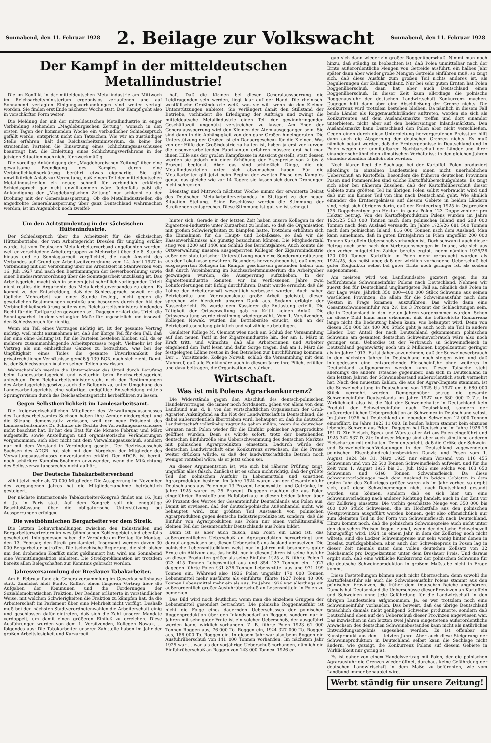Sonnabend, den 11. Februar 1928
2. Beilage zur Volkswacht
Sonnabend, den 11. Februar 1928
Der Kampf in der mitteldeutschen Metallindustrie!
Die im Konflikt in der mitteldeutschen Metallindustrie am Mittwoch im Reichsarbeitsministerium ergebnislos verlaufenen und auf Sonnabend vertagten Einigungsverhandlungen sind weiter vertagt worden. Sie finden erst Ende nächster Woche statt. Der Kampf geht also in verschärfter Form weiter.
Die Meldung der mit der mitteldeutschen Metallindustrie in enger Verbindung stehenden „Magdeburgischen Zeitung", wonach in den ersten Tagen der kommenden Woche ein verbindlicher Schiedsspruch gefällt werde, entspricht nicht den Tatsachen. Wie wir an zuständiger Stelle erfahren, hält das Reichsarbeitsministerium, da keine der streitenden Parteien die Einsetzung eines Schlichtungsausschusses beantragt hat, die Einleitung eines Schlichtungsverfahrens in der jetzigen Situation noch nicht für zweckmäßig.
Die voreilige Ankündigung der „Magdeburgischen Zeitung" über eine gewaltsame Beendigung des Kampfes durch eine Verbindlichkeitserklärung berührt etwas eigenartig. Sie gibt unwillkürlich Anlaß zur Vermutung, daß einem Teil der mitteldeutschen Metallindustriellen ein neuer, schnell für verbindlich erklärter Schiedsspruch gar nicht unwillkommen wäre. Jedenfalls paßt die Ankündigung der „Magdeburgischen Zeitung" nur schlecht zu der Drohung mit der Generalaussperrung. Ob die Metallindustriellen die angedrohte Generalaussperrung über ganz Deutschland wahrmachen werden, ist im Augenblick noch zweifel-
haft. Daß die Kleinen bei dieser Generalaussperrung die Leidtragenden sein werden, liegt klar auf der Hand. Die rheinisch-westfälische Großindustrie weiß, was sie will, wenn sie den Kleinen Unterstützungen anbietet. Sie verlängert damit den Stillstand der Betriebe, verhindert die Erledigung der Aufträge und zwingt die mitteldeutsche Metallindustrie einen Teil der gewinnbringenden Geschäftszeit ungenützt verstreichen zu lassen. Am Ende der Generalaussperrung wird den Kleinen der Atem ausgegangen sein. Sie sind dann in die Abhängigkeit von den ganz Großen hineingeraten. Die Unterstützung der Großen ist ein Danaergeschenk für die Kleinen. Was von der Hilfe der Großindustrie zu halten ist, haben ja erst vor kurzem die eisenverarbeitenden Fabrikanten erfahren müssen: erst hat man ihnen Hilfe aus der großen Kampfkasse in Aussicht gestellt, statt dessen wurden sie jedoch mit einer Erhöhung der Eisenpreise von 2 bis 8 Prozent beglückt. Aber das sind schließlich Dinge, die die Metallindustriellen unter sich abzumachen haben. Für die Metallarbeiter gilt jetzt beim Beginn der zweiten Phase des Kampfes genau das gleiche wie vor 14 Tagen: sie lassen sich durch Drohungen nicht schrecken.
Dienstag und Mittwoch nächster Woche nimmt der erweiterte Beirat des Deutschen Metallarbeiterverbandes in Stuttgart zu der neuen Situation Stellung. Seine Beschlüsse werden die Stimmung der Streikenden entsprechen. Diese Stimmung ist gut, sie ist sehr gut.
Um den Achtstundentag in der sächsischen Hüttenindustrie.
Der Schiedsspruch über die Arbeitszeit für die sächsischen Hüttenbetriebe, der vom Arbeitsgericht Dresden für ungültig erklärt wurde, ist vom Deutschen Metallarbeiterverband angefochten worden, weil er verschiedene Arbeitergruppen zu Mehrarbeit über die 8. Stunde hinaus und zu Sonntagsarbeit verpflichtet, die nach Ansicht des Verbandes auf Grund der Arbeitszeitverordnung vom 14. April 1927 in Verbindung mit der Verordnung über die Arbeitszeit in Stahlwerken vom 16. Juli 1927 und nach den Bestimmungen der Gewerbeordnung sowie einer Bundesratsverordnung über die Sonntagsarbeit unzulässig ist. Das Arbeitsgericht macht sich in seinem jetzt schriftlich vorliegenden Urteil nicht restlos die Argumente des Metallarbeiterverbandes zu eigen. Es kommt zu der Entscheidung, daß der Schiedsspruch, soweit er die tägliche Mehrarbeit von einer Stunde festlegt, nicht gegen die gesetzlichen Bestimmungen verstoße und besonders durch den Akt der Verbindlichkeitserklärung seitens des Reichsarbeitsministers bindendes Recht für die Tarifparteien geworden sei. Dagegen erklärt das Urteil die Sonntagsarbeit in dem verlangten Maße für ungesetzlich und insoweit den Schiedsspruch für nichtig.
Wenn ein Teil eines Vertrages nichtig ist, ist der gesamte Vertrag nichtig, weil nicht anzunehmen ist, daß der übrige Teil für den Fall, daß der eine ohne Geltung ist, für die Parteien bestehen bleiben soll, da er mehrere zusammenhängende Arbeitsprozesse regelt. Vielmehr ist der Vertrag als ein einheitliches Ganzes zu betrachten, was bei der Ungültigkeit eines Teiles die gesamte Unwirksamkeit der privatrechtlichen Verhältnisse gemäß § 139 BGB. nach sich zieht. Damit ist der Schiedsspruch in allen seinen Teilen unwirksam.
Wahrscheinlich werden die Unternehmer das Urteil durch Berufung beim Landesarbeitsgericht und weiterhin beim Reichsarbeitsgericht anfechten. Dem Reichsarbeitsminister steht nach den Bestimmungen des Arbeitsgerichtsgesetzes auch die Befugnis zu, unter Umgehung des Landesarbeitsgerichts eine sofortige, endgültige Entscheidung mittels Sprungrevision durch das Reichsarbeitsgericht herbeiführen zu lassen.
Gegen Selbstherrlichkeit im Landesarbeitsamt.
Die freigewerkschaftlichen Mitglieder des Verwaltungsausschusses des Landesarbeitsamtes Sachsen haben ihre Aemter niedergelegt und die Sitzung demonstrativ verlassen, weil der neue Präsident des Landesarbeitsamtes Dr. Schulze die Rechte des Verwaltungsausschusses nicht beachtet hat. Er hat den Etat für die Monate Februar und März aufgestellt, sowie Anstellungen und organisatorische Veränderungen vorgenommen, sich aber nicht mit dem Verwaltungsausschuß, sondern nur mit dem Vorstand in Verbindung gesetzt. Der Bezirksausschuß Sachsen des ADGB. hat sich mit dem Vorgehen der Mitglieder des Verwaltungsausschusses einverstanden erklärt. Der ADGB. ist bereit, noch schärfere Kampfmaßnahmen anzuwenden, wenn die Mißachtung des Selbstverwaltungsrechts nicht aufhört.
Der Deutsche Tabakarbeiterverband
zählt jetzt mehr als 70 000 Mitglieder. Die Aussperrung im November des vergangenen Jahres hat die Mitgliederzunahme beträchtlich gesteigert.
Der nächste internationale Tabakarbeiter-Kongreß findet am 16. Juni d. Js. in Paris statt. Auf dem Kongreß soll die endgültige Beschlußfassung über die obligatorische Unterstützung bei Aussperrungen erfolgen.
Die westböhmischen Bergarbeiter vor dem Streik.
Die letzten Lohnverhandlungen zwischen den Industriellen und Bergarbeitervertretern im westböhmischen Kohlengebiet sind ebenfalls gescheitert. Infolgedessen haben die Verbände am Freitag für Montag, den 13. Februar, den Streik proklamiert. Insgesamt werden davon 30 000 Bergarbeiter betroffen. Die tschechische Regierung, die sich bisher um den drohenden Konflikt nicht gekümmert hat, wird am Sonnabend eine Vermittlungsaktion einleiten. Die Streikproklamation ist trotzdem bereits allen Belegschaften zur Kenntnis gebracht worden.
Jahresversammlung der Breslauer Tabakarbeiter.
Am 6. Februar fand die Generalversammlung im Gewerkschaftshause statt. Zunächst hielt Stadtv. Kaffert einen längeren Vortrag über die Aufgaben der Kommunen und die Forderungen der Sozialdemokratischen Fraktion. Der Redner erläuterte in verständlicher Weise, mit welchen Schwierigkeiten die Fraktion zu kämpfen hat, da die Arbeiterschaft im Parlament über eine Mehrheit nicht verfügt. Deshalb muß bei den nächsten Stadtverordnetenwahlen die Arbeiterschaft einig und geschlossen dafür eintreten, daß sich die Zahl unserer Mandate verdoppelt, um damit einen größeren Einfluß zu erreichen. Diese Ausführungen wurden von dem 1. Vorsitzenden, Kollegen Nowak, ... folgendes aus: Die Tabakarbeiter unserer Zahlstelle haben im Jahr der großen Arbeitslosigkeit und Kurzarbeit
hinter sich. Gerade in der letzten Zeit haben unsere Kollegen in der Zigaretten-Industrie unter Kurzarbeit zu leiden, so daß die Organisation mit großen Schwierigkeiten zu kämpfen hatte. Trotzdem erhöhten sich die Einnahmen für die Haupt- und Lokalkasse, so daß wir die Kassenverhältnisse als günstig bezeichnen können. Die Mitgliederzahl stieg von 1200 auf 1400 am Schluß des Berichtsjahres. Auch konnte die Ortsverwaltung unseren ausgesperrten Kollegen der Zigarrenindustrie außer der statutarischen Unterstützung noch eine Sonderunterstützung aus der Lokalkasse gewähren. Besonders hervorzuheben ist, daß unsere ausgesperrten Kollegen im Kampfe geschlossen gestanden haben und daß durch Vereinbarung im Reichsarbeitsministerium die Arbeitgeber gezwungen wurden, die Aussperrung aufzuheben. In der Zigarettenindustrie konnten wir im verflossenen Jahre zwei Lohnforderungen mit Erfolg durchführen. Damit wurde erreicht, daß die Löhne der Arbeiterschaft wesentlich verbessert wurden. Auch haben Betriebsräte und Vertrauensleute große Arbeit geleistet; diesen sprechen wir hierdurch unseren Dank aus. Sodann erfolgte der Kassenbericht. Es wurde dem Kassierer die Entlastung erteilt. Die Tätigkeit der Ortsverwaltung gab zu Kritik keinen Anlaß. Die Ortsverwaltung wurde einstimmig wiedergewählt. Vom 1. Vorsitzenden, Kollegen Nowak, wurden die Betriebsräte ersucht, sich an der Betriebsräteschulung pünktlich und vollzählig zu beteiligen.
Gauleiter Kollege M. Clement wies noch am Schluß der Versammlung auf den neuen Tarif in der Zigarrenindustrie hin, der am 1. März in Kraft tritt, und wünschte, daß alle Arbeiterinnen und Arbeiter eingehend den Tarif lesen und dafür Sorge tragen, daß am 1. März die festgelegten Löhne restlos in den Betrieben zur Durchführung kommen. Der 1. Vorsitzende, Kollege Nowak, schloß die Versammlung mit dem Mahnruf, daß alle Funktionäre auch in diesem Jahre ihre Pflicht erfüllen und dazu beitragen, die Organisation zu stärken.
Wirtschaft.
Was ist mit Polens Agrarkonkurrenz?
Die Widerstände gegen den Abschluß des deutsch-polnischen Handelsvertrages, die immer noch fortdauern, gehen vor allem von dem Landbund aus, d. h. von der wirtschaftlichen Organisation der Groß-Agrarier. Anknüpfend an die Not der Landwirtschaft in Deutschland, die dabei außerordentlich übertrieben wird, behauptet er, daß die deutsche Landwirtschaft vollständig zugrunde gehen müßte, wenn die deutschen Grenzen nach Polen wieder für die Einfuhr polnischer Agrarprodukte geöffnet würden. Denn es würde sofort, trotz der bestehenden deutschen Einfuhrzölle eine Ueberschwemmung des deutschen Marktes mit polnischen Agrarprodukten einsetzen. Dadurch würde der deutschen Landwirtschaft eine Konkurrenz erwachsen, die die Preise weiter drücken würde, so daß der landwirtschaftliche Betrieb noch weniger rentabel wäre, als er jetzt schon sei.
An dieser Argumentation ist, wie sich bei näherer Prüfung zeigt, ungefähr alles falsch. Zunächst ist es schon nicht richtig, daß der größte Teil der polnischen Ausfuhr in Lebensmitteln und sonstigen Agrarprodukten bestehe. Im Jahre 1924 waren von der Gesamteinfuhr Deutschlands aus Polen nur 13 Prozent Lebensmittel und Getränke, im Jahre 1925 waren es 25 Prozent. Dagegen machten die aus Polen eingeführten Rohstoffe und Halbfabrikate in diesen beiden Jahren über 60 Prozent des Wertes der Gesamteinfuhr Deutschlands aus Polen aus. Damit ist erwiesen, daß der deutsch-polnische Außenhandel nicht, wie behauptet wird, zum größten Teil Austausch von polnischen Agrarprodukten gegen deutsche Industrieprodukte ist, sondern, daß die Einfuhr von Agrarprodukten aus Polen nur einen verhältnismäßig kleinen Teil der Gesamteinfuhr Deutschlands aus Polen bildet.
Dann ist es aber auch falsch, daß Polen ein Land ist, das außerordentlichen Ueberschuß an Agrarprodukten hervorbringt und darauf angewiesen sei, diesen Ueberschuß ans Ausland abzusetzen. Die polnische Lebensmittelbilanz weist nur in Jahren mit besonders guter Ernte ein Aktivum aus, das heißt, nur in diesen Jahren ist seine Ausfuhr an diesen Produkten größer als seine Einfuhr. 1925 z. B. führte Polen 1 023 415 Tonnen Lebensmittel aus und 854 137 Tonnen ein. 1927 dagegen führte Polen 931 876 Tonnen Lebensmittel aus und 971 199 Tonnen ein. Während also 1926 Polen ungefähr 170 000 Tonnen Lebensmittel mehr ausführte als einführte, führte 1927 Polen 40 000 Tonnen Lebensmittel mehr ein als aus. Im Jahre 1926 war allerdings ein außerordentlich großer Ausfuhrüberschuß an Lebensmitteln in Polen zu bemerken.
Das Bild wird noch deutlicher, wenn man die einzelnen Gruppen der Lebensmittel gesondert betrachtet. Die polnische Roggenausfuhr ist nicht die Folge eines dauernden Ueberschusses der polnischen Roggenproduktion über den Inlandsbedarf an Roggen, sondern nur in Jahren mit sehr guter Ernte ist ein solcher Ueberschuß, der ausgeführt werden kann, wirklich vorhanden. Z. B. führte Polen 1923 61 000 Tonnen Roggen aus, 76 000 To. Roggen ein, 1924 327 000 To. Roggen aus, 186 000 To. Roggen ein. In diesem Jahr war also beim Roggen ein Ausfuhrüberschuß von 141 000 Tonnen vorhanden. Im nächsten Jahr 1925 war ... war als der vorjährige Ueberschuß vorhanden, nämlich ein Einfuhrüberschuß an Roggen von 143 000 Tonnen. 1926 er-
gab sich dann wieder ein großer Roggenüberschuß. Nimmt man noch hinzu, daß ständig zu beobachten ist, daß Polen unmittelbar nach der Ernte außerordentliche Mengen von Getreide ausführt, ein halbes Jahr später dann aber wieder große Mengen Getreide einführen muß, so zeigt sich, daß diese Ausfuhr zum großen Teil nichts anderes ist, als Regulierungen der Zahlungsbilanz. Nur bei sehr guten Ernten hat Polen Roggenüberschuß, dann hat aber auch Deutschland einen Roggenüberschuß. In dieser Zeit kann allerdings die polnische Roggenausfuhr der deutschen Landwirtschaft Konkurrenz machen. Dagegen hilft dann aber eine Abschließung der Grenze nichts. Die Konkurrenz wird trotzdem bestehen bleiben. Da nämlich in diesem Fall beide Länder als Roggenausfuhrländer auftreten, werden sie sich als Konkurrenten auf dem Auslandsmarkte treffen und dort einander unterbieten, nicht aber auf den beiderseitigen Inlandsmärkten. Den Auslandsmarkt kann Deutschland den Polen aber nicht verschließen. Gegen einen durch diese Unterbietung hervorgerufenen Preissturz hilft dann auch die Absperrung der deutschen Grenzen nichts. Es muß nämlich betont werden, daß die Ernteergebnisse in Deutschland und in Polen wegen der unmittelbaren Nachbarschaft der Länder und ihrer einander sehr ähnlichen klimatischen Verhältnisse in den gleichen Jahren einander ziemlich ähnlich sein werden.
Noch klarer liegt die Sachlage bei der Kartoffel. Polen produziert allerdings in einzelnen Landesteilen einen nicht unerheblichen Ueberschuß an Kartoffeln. Besonders die früheren deutschen Provinzen Posen und Pommerellen sind solche Kartoffelüberschußgebiete. Es zeigt sich aber bei näherem Zusehen, daß der Kartoffelüberschuß dieser Gebiete zum größten Teil im übrigen Polen selbst verbraucht wird und daß nur ein kleiner Teil von ihm nach Deutschland geht. Wie ähnlich einander die Ernteergebnisse auf diesem Gebiete in beiden Ländern sind, zeigt sich übrigens darin, daß der Ernteertrag 1925 in Ostpreußen 125 Doppelzentner pro Hektar, in ganz Polen 123 Doppelzentner pro Hektar betrug. Von der Kartoffelproduktion Polens wurden im Jahre 1924/25 563 000 Tonnen nach dem polnischen Inland und 208 000 Tonnen nach dem Ausland versandt. Im Jahre 1925/26 681 500 Tonnen nach dem polnischen Inland, 816 000 Tonnen nach dem Ausland. Man kann annehmen, daß in guten Erntejahren in Polen ungefähr 200 000 Tonnen Kartoffeln Ueberschuß vorhanden ist. Doch schwankt auch dieser Betrag noch sehr nach den Verbrauchsmengen im Inland, wie sich aus den vorher mitgeteilten Zahlen bereits ergibt, indem nämlich 1925/26 120 000 Tonnen Kartoffeln in Polen mehr verbraucht wurden als 1924/25, das heißt aber, daß der wirklich vorhandene Ueberschuß bei guter Konjunktur selbst bei guter Ernte noch geringer ist, als soeben angenommen.
Am meisten wird von Landbundseite gezetert gegen die zu befürchtende Schweineeinfuhr Polens nach Deutschland. Nehmen wir zuerst den für Deutschland ungünstigsten Fall an, nämlich daß Polen in der Lage wäre, jährlich 350 000—400 000 Stück Schweine aus seinen westlichen Provinzen, die allein für die Schweineausfuhr nach dem Westen in Frage kommen, auszuführen. Das würde dann eine Gesamtschweineeinfuhr von 2½ bis 3 Prozent der Schlachtungen sein, die in Deutschland in den letzten Jahren vorgenommen wurden. Schon an dieser Zahl kann man erkennen, daß die befürchtete Konkurrenz lange nicht die Bedeutung haben kann, wie behauptet wird. Denn von diesen 350 000 bis 400 000 Stück geht ja auch noch ein Teil in andere Länder. Der Anteil der nach Deutschland gekommenen polnischen Schweine am gesamten deutschen Schweineverbrauch wäre also noch geringer sein. Ueberdies ist der Verbrauch an Schweinefleisch in Deutschland gegenwärtig noch um 2 Millionen Doppelzentner geringer als im Jahre 1913. Es ist daher anzunehmen, daß der Schweineverbrauch in den nächsten Jahren in Deutschland noch steigen wird und daß infolgedessen eine entsprechende Fleischeinfuhr ohne weiteres in Deutschland aufgenommen werden kann. Dieser Tatsache steht allerdings die andere Tatsache gegenüber, daß sich in Deutschland in den letzten Jahren der Schweinebestand außerordentlich stark vermehrt hat. Nach den neuesten Zahlen, die aus der Agrar-Enquete stammen, ist die Schweinehaltung in Deutschland von 1925 bis 1927 um 6 680 000 Stück vermehrt worden. Demgegenüber betrug die gesamte Schweineeinfuhr Deutschlands im Jahre 1927 nur 580 000 D.-Ztr. In Wirklichkeit also ist die Not der Schweinehalter in Deutschland kein Produkt der Schweineeinfuhr nach Deutschland, sondern der außerordentlichen Ueberproduktion an Schweinen in Deutschland selbst. Im Jahre 1926 hat Deutschland an lebenden Schweinen 12 000 Tonnen eingeführt, im Jahre 1925 11 000. In beiden Jahren stammt kein einziges lebendes Schwein aus Polen. Dagegen hat Deutschland im Jahre 1926 18 151 D.-Ztr. Fleisch, Speck und Würste aller Art aus Polen eingeführt und 1925 342 537 D.-Ztr. In dieser Menge sind aber auch sämtliche anderen Fleischarten mit enthalten. Dem entspricht, daß die Größe der Schwein- und Schweinefleisch-Verladungen in den Deutschland zugewendeten polnischen Eisenbahndirektionsbezirken Danzig und Posen vom 1. August 1924 bis 31. März 1925 nur einen Versand von 116 455 Schweinen und von 22 500 Tonnen Schweinefleisch aufweist, und für die Zeit vom 1. August 1925 bis 31. Juli 1926 eine solche von 163 650 Schweinen und 6160 Tonnen Schweinefleisch. Da diese Schweineverladungen nach dem Ausland in beiden Gebieten in dem ersten Jahr des Zollkrieges größer waren als im Jahr vorher, so ergibt sich, daß diese Schweinemengen nicht nach Deutschland gesandt worden sein können, sondern daß es sich hier um eine Schweineverladung nach anderer Richtung handelt, auch in der Zeit vor der Zollkrieg einsetzte. Die vorhin geschätzte Menge von 350 000 bis 400 000 Stück Schweinen, die im Höchstfalle aus den polnischen Westprovinzen ausgeführt werden können, geht also offensichtlich nur zum kleinsten Teil in der Form von Schweinefleisch nach Deutschland. Hinzu kommt noch, daß die polnischen Schweinepreise auch nicht unter den deutschen Preisen liegen, zumal, wenn der deutsche Schweinezoll hinzugefügt wird. 1924, in einem Jahr, in dem der Zollkrieg noch nicht wütete, sind die Lodzer Schweinepreise nur sehr wenig hinter denen in Breslau zurückgeblieben, aber auch der Schweinepreis in Posen lag in dieser Zeit niemals unter dem vollen deutschen Zollsatz von 32 Reichsmark pro Doppelzentner unter dem Breslauer Preis. Und daraus ergibt sich, daß eine wirkliche Konkurrenz der polnischen Schweine für die deutsche Schweineproduktion in großem Maßstabe nicht in Frage kommt.
Diese Feststellungen können auch nicht überraschen; denn sowohl die Kartoffelausfuhr als auch die Schweineausfuhr Polens stammt aus den polnischen Provinzen, die früher dem Deutschen Reiche angehörten. Damals hat Deutschland die Ueberschüsse dieser Provinzen an Kartoffeln und Schweinen ohne jede Gefährdung für die Landwirtschaft in den übrigen Landesteilen aufgenommen. Ja, es war trotzdem noch eine Schweineeinfuhr vorhanden. Das beweist, daß das übrige Deutschland tatsächlich damals nicht genügend Schweine produzierte, sondern daß Deutschland eben auf den Ueberschuß dieser Provinzen angewiesen war. Das inzwischen in den letzten zwei Jahren eingetretene außerordentliche Anwachsen des deutschen Schweinebestandes kann nicht als natürliches Entwicklungsergebnis angesehen werden. Es ist offenbar ein Kunstprodukt aus den ... letzten Jahre. Aber auch diese Steigerung der Schweineproduktion in Deutschland selbst kann die Sachlage nicht ändern, wie gezeigt, die Konkurrenz Polens auf diesem Gebiete in Wirklichkeit nur gering ist.
Es ist daher von einem Handelsvertrag mit Polen, der die polnischen Agrarausfuhr die Grenzen wieder öffnet, durchaus keine Gefährdung der deutschen Landwirtschaft in dem Maße zu befürchten, wie vom Landbund immer behauptet wird.
Werbt ständig für unsere Zeitung!